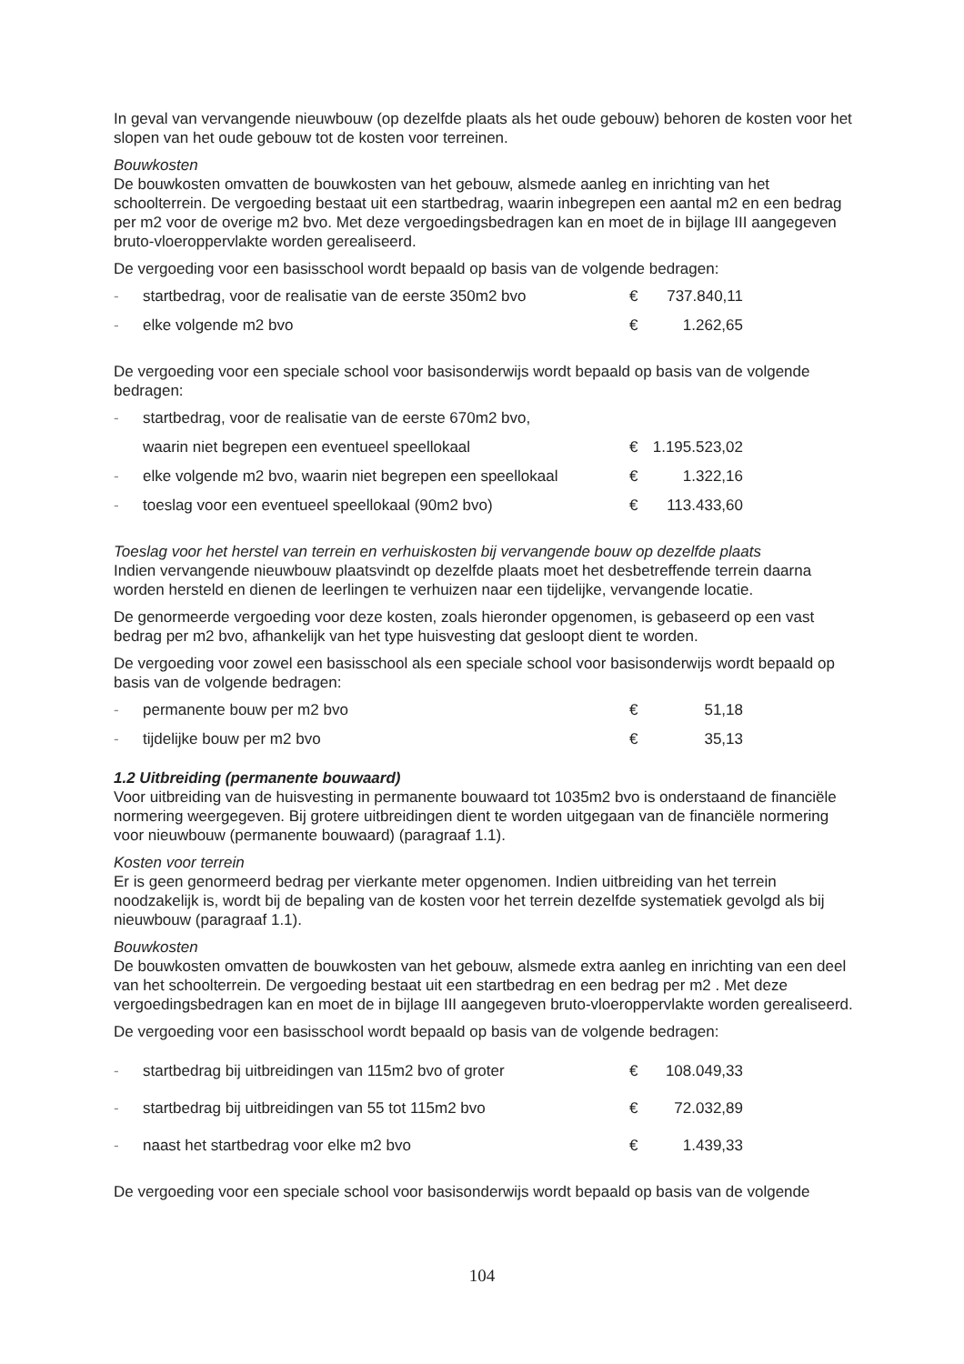In geval van vervangende nieuwbouw (op dezelfde plaats als het oude gebouw) behoren de kosten voor het slopen van het oude gebouw tot de kosten voor terreinen.
Bouwkosten
De bouwkosten omvatten de bouwkosten van het gebouw, alsmede aanleg en inrichting van het schoolterrein. De vergoeding bestaat uit een startbedrag, waarin inbegrepen een aantal m2 en een bedrag per m2 voor de overige m2 bvo. Met deze vergoedingsbedragen kan en moet de in bijlage III aangegeven bruto-vloeroppervlakte worden gerealiseerd.
De vergoeding voor een basisschool wordt bepaald op basis van de volgende bedragen:
- startbedrag, voor de realisatie van de eerste 350m2 bvo € 737.840,11
- elke volgende m2 bvo € 1.262,65
De vergoeding voor een speciale school voor basisonderwijs wordt bepaald op basis van de volgende bedragen:
- startbedrag, voor de realisatie van de eerste 670m2 bvo,
waarin niet begrepen een eventueel speellokaal € 1.195.523,02
- elke volgende m2 bvo, waarin niet begrepen een speellokaal € 1.322,16
- toeslag voor een eventueel speellokaal (90m2 bvo) € 113.433,60
Toeslag voor het herstel van terrein en verhuiskosten bij vervangende bouw op dezelfde plaats
Indien vervangende nieuwbouw plaatsvindt op dezelfde plaats moet het desbetreffende terrein daarna worden hersteld en dienen de leerlingen te verhuizen naar een tijdelijke, vervangende locatie.
De genormeerde vergoeding voor deze kosten, zoals hieronder opgenomen, is gebaseerd op een vast bedrag per m2 bvo, afhankelijk van het type huisvesting dat gesloopt dient te worden.
De vergoeding voor zowel een basisschool als een speciale school voor basisonderwijs wordt bepaald op basis van de volgende bedragen:
- permanente bouw per m2 bvo € 51,18
- tijdelijke bouw per m2 bvo € 35,13
1.2 Uitbreiding (permanente bouwaard)
Voor uitbreiding van de huisvesting in permanente bouwaard tot 1035m2 bvo is onderstaand de financiële normering weergegeven. Bij grotere uitbreidingen dient te worden uitgegaan van de financiële normering voor nieuwbouw (permanente bouwaard) (paragraaf 1.1).
Kosten voor terrein
Er is geen genormeerd bedrag per vierkante meter opgenomen. Indien uitbreiding van het terrein noodzakelijk is, wordt bij de bepaling van de kosten voor het terrein dezelfde systematiek gevolgd als bij nieuwbouw (paragraaf 1.1).
Bouwkosten
De bouwkosten omvatten de bouwkosten van het gebouw, alsmede extra aanleg en inrichting van een deel van het schoolterrein. De vergoeding bestaat uit een startbedrag en een bedrag per m2 . Met deze vergoedingsbedragen kan en moet de in bijlage III aangegeven bruto-vloeroppervlakte worden gerealiseerd.
De vergoeding voor een basisschool wordt bepaald op basis van de volgende bedragen:
- startbedrag bij uitbreidingen van 115m2 bvo of groter € 108.049,33
- startbedrag bij uitbreidingen van 55 tot 115m2 bvo € 72.032,89
- naast het startbedrag voor elke m2 bvo € 1.439,33
De vergoeding voor een speciale school voor basisonderwijs wordt bepaald op basis van de volgende
104